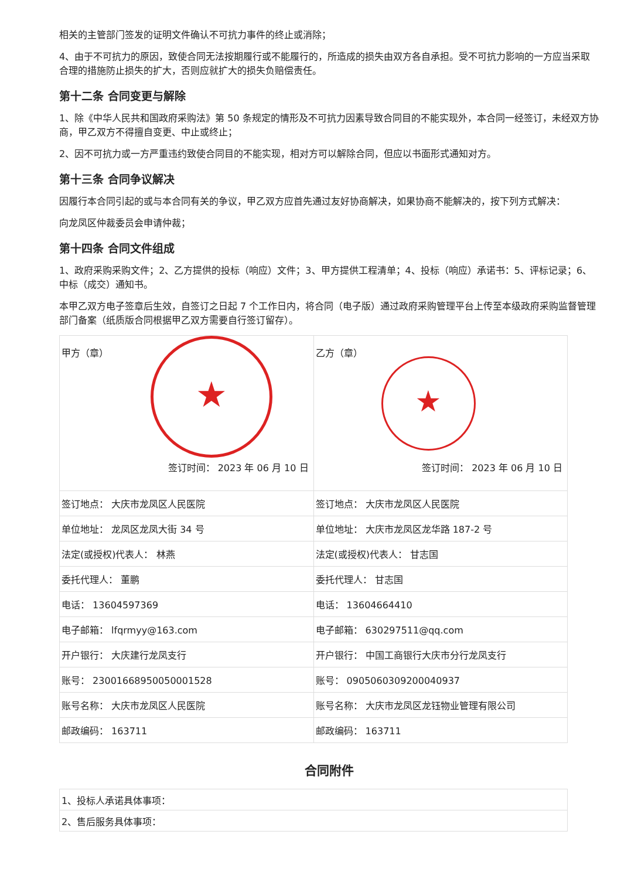相关的主管部门签发的证明文件确认不可抗力事件的终止或消除；
4、由于不可抗力的原因，致使合同无法按期履行或不能履行的，所造成的损失由双方各自承担。受不可抗力影响的一方应当采取合理的措施防止损失的扩大，否则应就扩大的损失负赔偿责任。
第十二条 合同变更与解除
1、除《中华人民共和国政府采购法》第 50 条规定的情形及不可抗力因素导致合同目的不能实现外，本合同一经签订，未经双方协商，甲乙双方不得擅自变更、中止或终止；
2、因不可抗力或一方严重违约致使合同目的不能实现，相对方可以解除合同，但应以书面形式通知对方。
第十三条 合同争议解决
因履行本合同引起的或与本合同有关的争议，甲乙双方应首先通过友好协商解决，如果协商不能解决的，按下列方式解决：
向龙凤区仲裁委员会申请仲裁；
第十四条 合同文件组成
1、政府采购采购文件；2、乙方提供的投标（响应）文件；3、甲方提供工程清单；4、投标（响应）承诺书：5、评标记录；6、中标（成交）通知书。
本甲乙双方电子签章后生效，自签订之日起 7 个工作日内，将合同（电子版）通过政府采购管理平台上传至本级政府采购监督管理部门备案（纸质版合同根据甲乙双方需要自行签订留存）。
| 甲方（章） ★ 签订时间： 2023 年 06 月 10 日 | 乙方（章） ★ 签订时间： 2023 年 06 月 10 日 |
| 签订地点： 大庆市龙凤区人民医院 | 签订地点： 大庆市龙凤区人民医院 |
| 单位地址： 龙凤区龙凤大街 34 号 | 单位地址： 大庆市龙凤区龙华路 187-2 号 |
| 法定(或授权)代表人： 林燕 | 法定(或授权)代表人： 甘志国 |
| 委托代理人： 董鹏 | 委托代理人： 甘志国 |
| 电话： 13604597369 | 电话： 13604664410 |
| 电子邮箱： lfqrmyy@163.com | 电子邮箱： 630297511@qq.com |
| 开户银行： 大庆建行龙凤支行 | 开户银行： 中国工商银行大庆市分行龙凤支行 |
| 账号： 23001668950050001528 | 账号： 0905060309200040937 |
| 账号名称： 大庆市龙凤区人民医院 | 账号名称： 大庆市龙凤区龙钰物业管理有限公司 |
| 邮政编码： 163711 | 邮政编码： 163711 |
合同附件
| 1、投标人承诺具体事项： |
| 2、售后服务具体事项： |